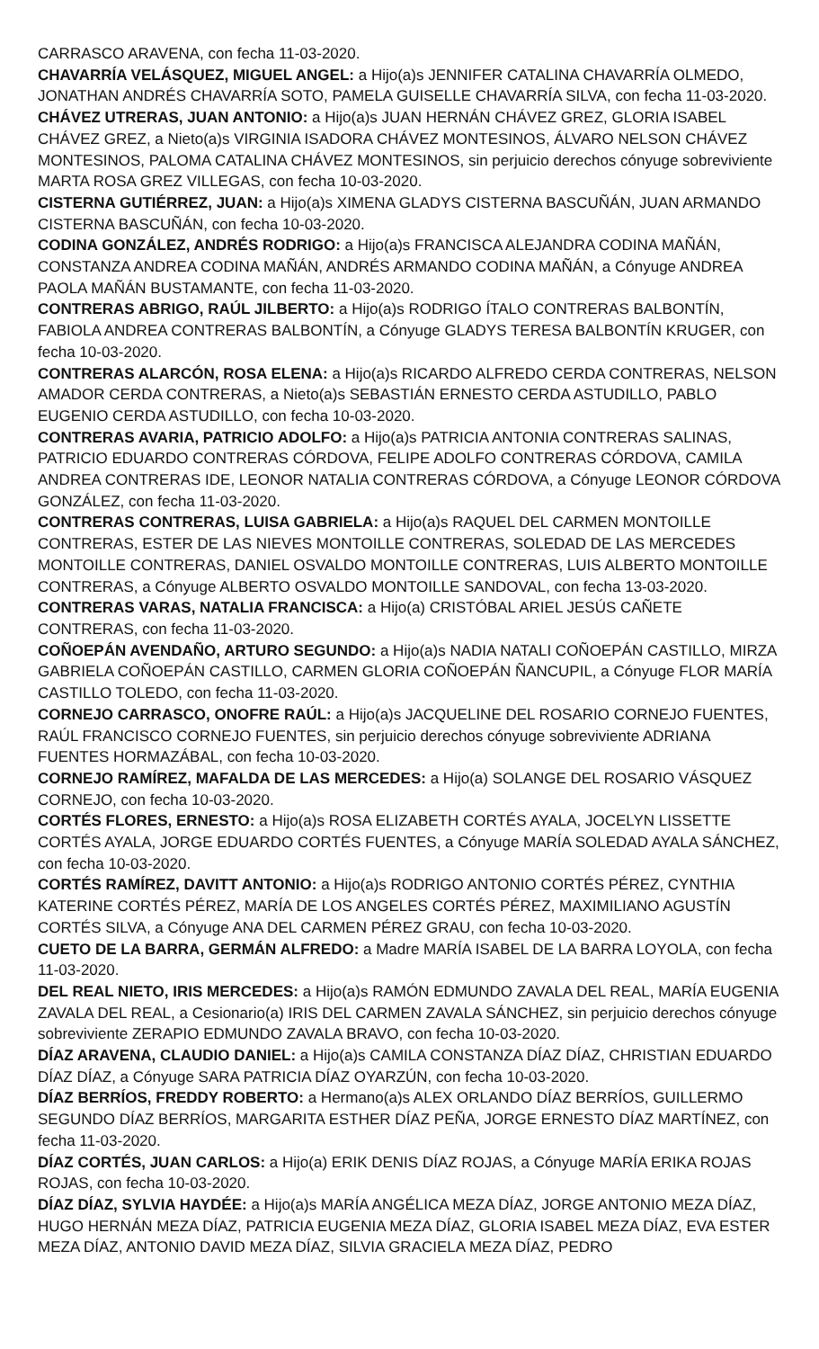CARRASCO ARAVENA, con fecha 11-03-2020.
CHAVARRÍA VELÁSQUEZ, MIGUEL ANGEL: a Hijo(a)s JENNIFER CATALINA CHAVARRÍA OLMEDO, JONATHAN ANDRÉS CHAVARRÍA SOTO, PAMELA GUISELLE CHAVARRÍA SILVA, con fecha 11-03-2020.
CHÁVEZ UTRERAS, JUAN ANTONIO: a Hijo(a)s JUAN HERNÁN CHÁVEZ GREZ, GLORIA ISABEL CHÁVEZ GREZ, a Nieto(a)s VIRGINIA ISADORA CHÁVEZ MONTESINOS, ÁLVARO NELSON CHÁVEZ MONTESINOS, PALOMA CATALINA CHÁVEZ MONTESINOS, sin perjuicio derechos cónyuge sobreviviente MARTA ROSA GREZ VILLEGAS, con fecha 10-03-2020.
CISTERNA GUTIÉRREZ, JUAN: a Hijo(a)s XIMENA GLADYS CISTERNA BASCUÑÁN, JUAN ARMANDO CISTERNA BASCUÑÁN, con fecha 10-03-2020.
CODINA GONZÁLEZ, ANDRÉS RODRIGO: a Hijo(a)s FRANCISCA ALEJANDRA CODINA MAÑÁN, CONSTANZA ANDREA CODINA MAÑÁN, ANDRÉS ARMANDO CODINA MAÑÁN, a Cónyuge ANDREA PAOLA MAÑÁN BUSTAMANTE, con fecha 11-03-2020.
CONTRERAS ABRIGO, RAÚL JILBERTO: a Hijo(a)s RODRIGO ÍTALO CONTRERAS BALBONTÍN, FABIOLA ANDREA CONTRERAS BALBONTÍN, a Cónyuge GLADYS TERESA BALBONTÍN KRUGER, con fecha 10-03-2020.
CONTRERAS ALARCÓN, ROSA ELENA: a Hijo(a)s RICARDO ALFREDO CERDA CONTRERAS, NELSON AMADOR CERDA CONTRERAS, a Nieto(a)s SEBASTIÁN ERNESTO CERDA ASTUDILLO, PABLO EUGENIO CERDA ASTUDILLO, con fecha 10-03-2020.
CONTRERAS AVARIA, PATRICIO ADOLFO: a Hijo(a)s PATRICIA ANTONIA CONTRERAS SALINAS, PATRICIO EDUARDO CONTRERAS CÓRDOVA, FELIPE ADOLFO CONTRERAS CÓRDOVA, CAMILA ANDREA CONTRERAS IDE, LEONOR NATALIA CONTRERAS CÓRDOVA, a Cónyuge LEONOR CÓRDOVA GONZÁLEZ, con fecha 11-03-2020.
CONTRERAS CONTRERAS, LUISA GABRIELA: a Hijo(a)s RAQUEL DEL CARMEN MONTOILLE CONTRERAS, ESTER DE LAS NIEVES MONTOILLE CONTRERAS, SOLEDAD DE LAS MERCEDES MONTOILLE CONTRERAS, DANIEL OSVALDO MONTOILLE CONTRERAS, LUIS ALBERTO MONTOILLE CONTRERAS, a Cónyuge ALBERTO OSVALDO MONTOILLE SANDOVAL, con fecha 13-03-2020.
CONTRERAS VARAS, NATALIA FRANCISCA: a Hijo(a) CRISTÓBAL ARIEL JESÚS CAÑETE CONTRERAS, con fecha 11-03-2020.
COÑOEPÁN AVENDAÑO, ARTURO SEGUNDO: a Hijo(a)s NADIA NATALI COÑOEPÁN CASTILLO, MIRZA GABRIELA COÑOEPÁN CASTILLO, CARMEN GLORIA COÑOEPÁN ÑANCUPIL, a Cónyuge FLOR MARÍA CASTILLO TOLEDO, con fecha 11-03-2020.
CORNEJO CARRASCO, ONOFRE RAÚL: a Hijo(a)s JACQUELINE DEL ROSARIO CORNEJO FUENTES, RAÚL FRANCISCO CORNEJO FUENTES, sin perjuicio derechos cónyuge sobreviviente ADRIANA FUENTES HORMAZÁBAL, con fecha 10-03-2020.
CORNEJO RAMÍREZ, MAFALDA DE LAS MERCEDES: a Hijo(a) SOLANGE DEL ROSARIO VÁSQUEZ CORNEJO, con fecha 10-03-2020.
CORTÉS FLORES, ERNESTO: a Hijo(a)s ROSA ELIZABETH CORTÉS AYALA, JOCELYN LISSETTE CORTÉS AYALA, JORGE EDUARDO CORTÉS FUENTES, a Cónyuge MARÍA SOLEDAD AYALA SÁNCHEZ, con fecha 10-03-2020.
CORTÉS RAMÍREZ, DAVITT ANTONIO: a Hijo(a)s RODRIGO ANTONIO CORTÉS PÉREZ, CYNTHIA KATERINE CORTÉS PÉREZ, MARÍA DE LOS ANGELES CORTÉS PÉREZ, MAXIMILIANO AGUSTÍN CORTÉS SILVA, a Cónyuge ANA DEL CARMEN PÉREZ GRAU, con fecha 10-03-2020.
CUETO DE LA BARRA, GERMÁN ALFREDO: a Madre MARÍA ISABEL DE LA BARRA LOYOLA, con fecha 11-03-2020.
DEL REAL NIETO, IRIS MERCEDES: a Hijo(a)s RAMÓN EDMUNDO ZAVALA DEL REAL, MARÍA EUGENIA ZAVALA DEL REAL, a Cesionario(a) IRIS DEL CARMEN ZAVALA SÁNCHEZ, sin perjuicio derechos cónyuge sobreviviente ZERAPIO EDMUNDO ZAVALA BRAVO, con fecha 10-03-2020.
DÍAZ ARAVENA, CLAUDIO DANIEL: a Hijo(a)s CAMILA CONSTANZA DÍAZ DÍAZ, CHRISTIAN EDUARDO DÍAZ DÍAZ, a Cónyuge SARA PATRICIA DÍAZ OYARZÚN, con fecha 10-03-2020.
DÍAZ BERRÍOS, FREDDY ROBERTO: a Hermano(a)s ALEX ORLANDO DÍAZ BERRÍOS, GUILLERMO SEGUNDO DÍAZ BERRÍOS, MARGARITA ESTHER DÍAZ PEÑA, JORGE ERNESTO DÍAZ MARTÍNEZ, con fecha 11-03-2020.
DÍAZ CORTÉS, JUAN CARLOS: a Hijo(a) ERIK DENIS DÍAZ ROJAS, a Cónyuge MARÍA ERIKA ROJAS ROJAS, con fecha 10-03-2020.
DÍAZ DÍAZ, SYLVIA HAYDÉE: a Hijo(a)s MARÍA ANGÉLICA MEZA DÍAZ, JORGE ANTONIO MEZA DÍAZ, HUGO HERNÁN MEZA DÍAZ, PATRICIA EUGENIA MEZA DÍAZ, GLORIA ISABEL MEZA DÍAZ, EVA ESTER MEZA DÍAZ, ANTONIO DAVID MEZA DÍAZ, SILVIA GRACIELA MEZA DÍAZ, PEDRO